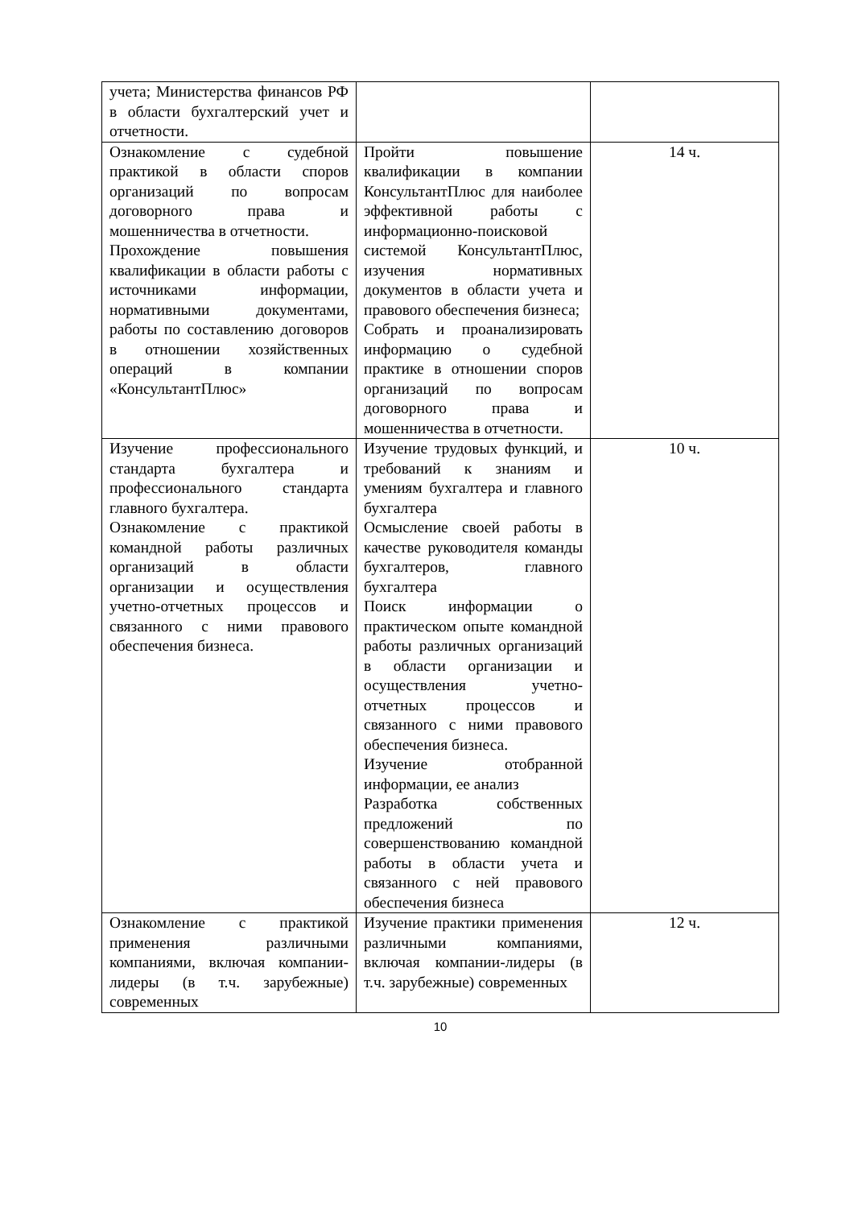| учета; Министерства финансов РФ в области бухгалтерский учет и отчетности. | | |
| Ознакомление с судебной практикой в области споров организаций по вопросам договорного права и мошенничества в отчетности. Прохождение повышения квалификации в области работы с источниками информации, нормативными документами, работы по составлению договоров в отношении хозяйственных операций в компании «КонсультантПлюс» | Пройти повышение квалификации в компании КонсультантПлюс для наиболее эффективной работы с информационно-поисковой системой КонсультантПлюс, изучения нормативных документов в области учета и правового обеспечения бизнеса; Собрать и проанализировать информацию о судебной практике в отношении споров организаций по вопросам договорного права и мошенничества в отчетности. | 14 ч. |
| Изучение профессионального стандарта бухгалтера и профессионального стандарта главного бухгалтера. Ознакомление с практикой командной работы различных организаций в области организации и осуществления учетно-отчетных процессов и связанного с ними правового обеспечения бизнеса. | Изучение трудовых функций, и требований к знаниям и умениям бухгалтера и главного бухгалтера Осмысление своей работы в качестве руководителя команды бухгалтеров, главного бухгалтера Поиск информации о практическом опыте командной работы различных организаций в области организации и осуществления учетно-отчетных процессов и связанного с ними правового обеспечения бизнеса. Изучение отобранной информации, ее анализ Разработка собственных предложений по совершенствованию командной работы в области учета и связанного с ней правового обеспечения бизнеса | 10 ч. |
| Ознакомление с практикой применения различными компаниями, включая компании-лидеры (в т.ч. зарубежные) современных | Изучение практики применения различными компаниями, включая компании-лидеры (в т.ч. зарубежные) современных | 12 ч. |
10